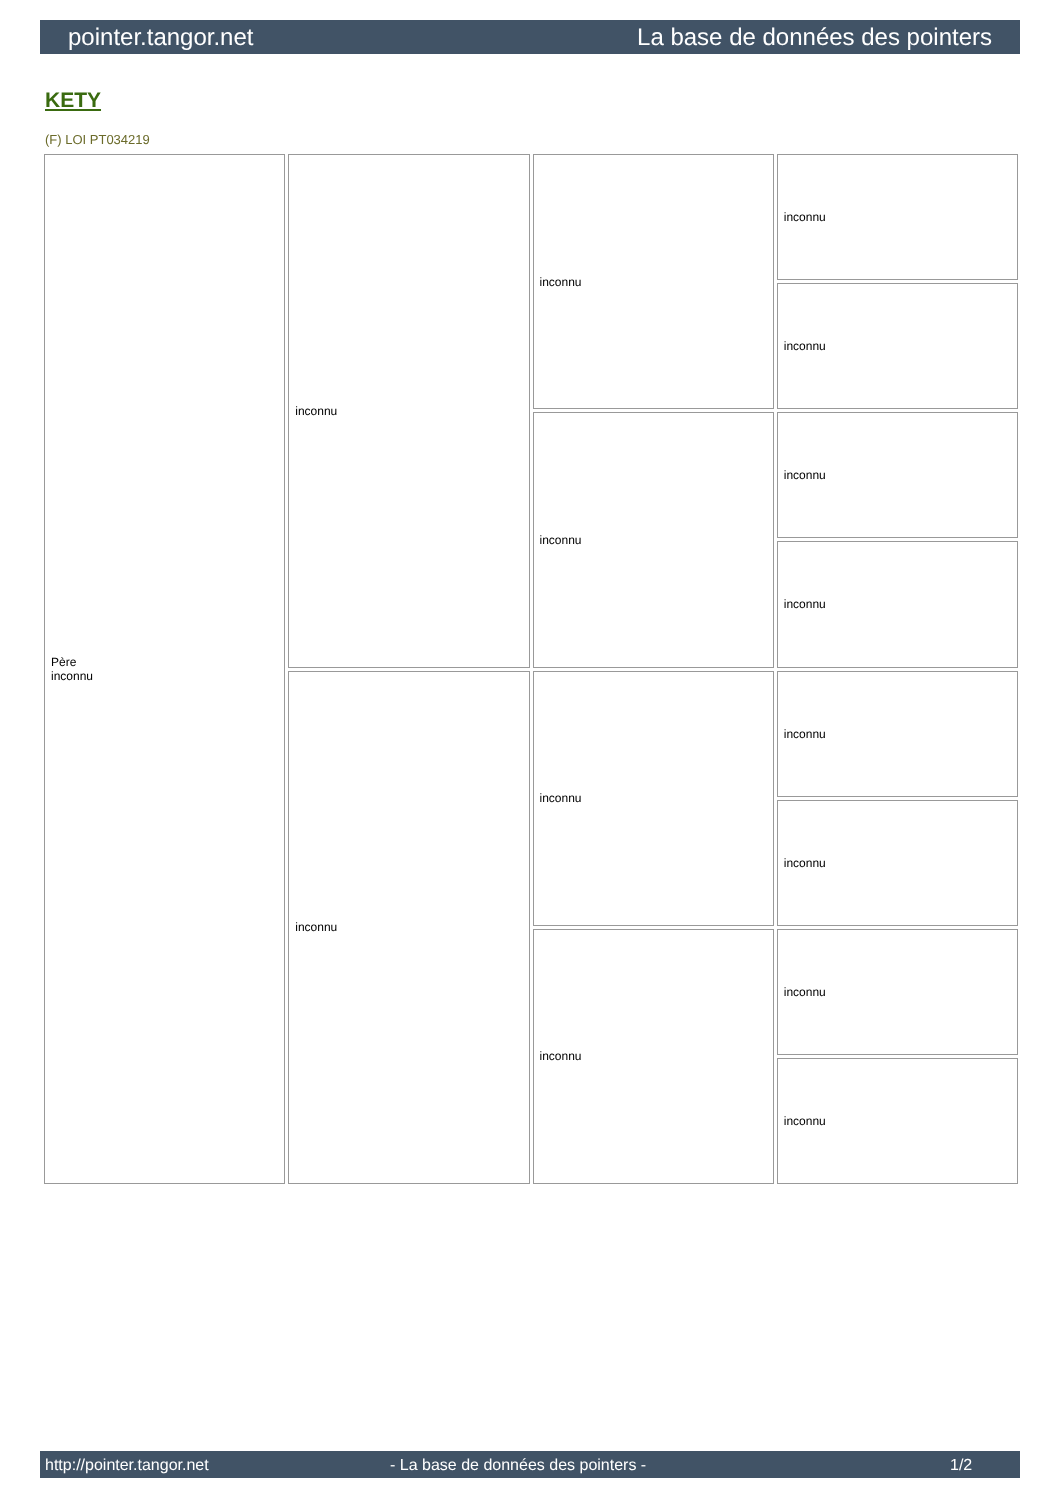pointer.tangor.net La base de données des pointers
KETY
(F) LOI PT034219
| Père inconnu | inconnu | inconnu | inconnu |
| | | | inconnu |
| | | inconnu | inconnu |
| | | | inconnu |
| | inconnu | inconnu | inconnu |
| | | | inconnu |
| | | inconnu | inconnu |
| | | | inconnu |
http://pointer.tangor.net - La base de données des pointers - 1/2